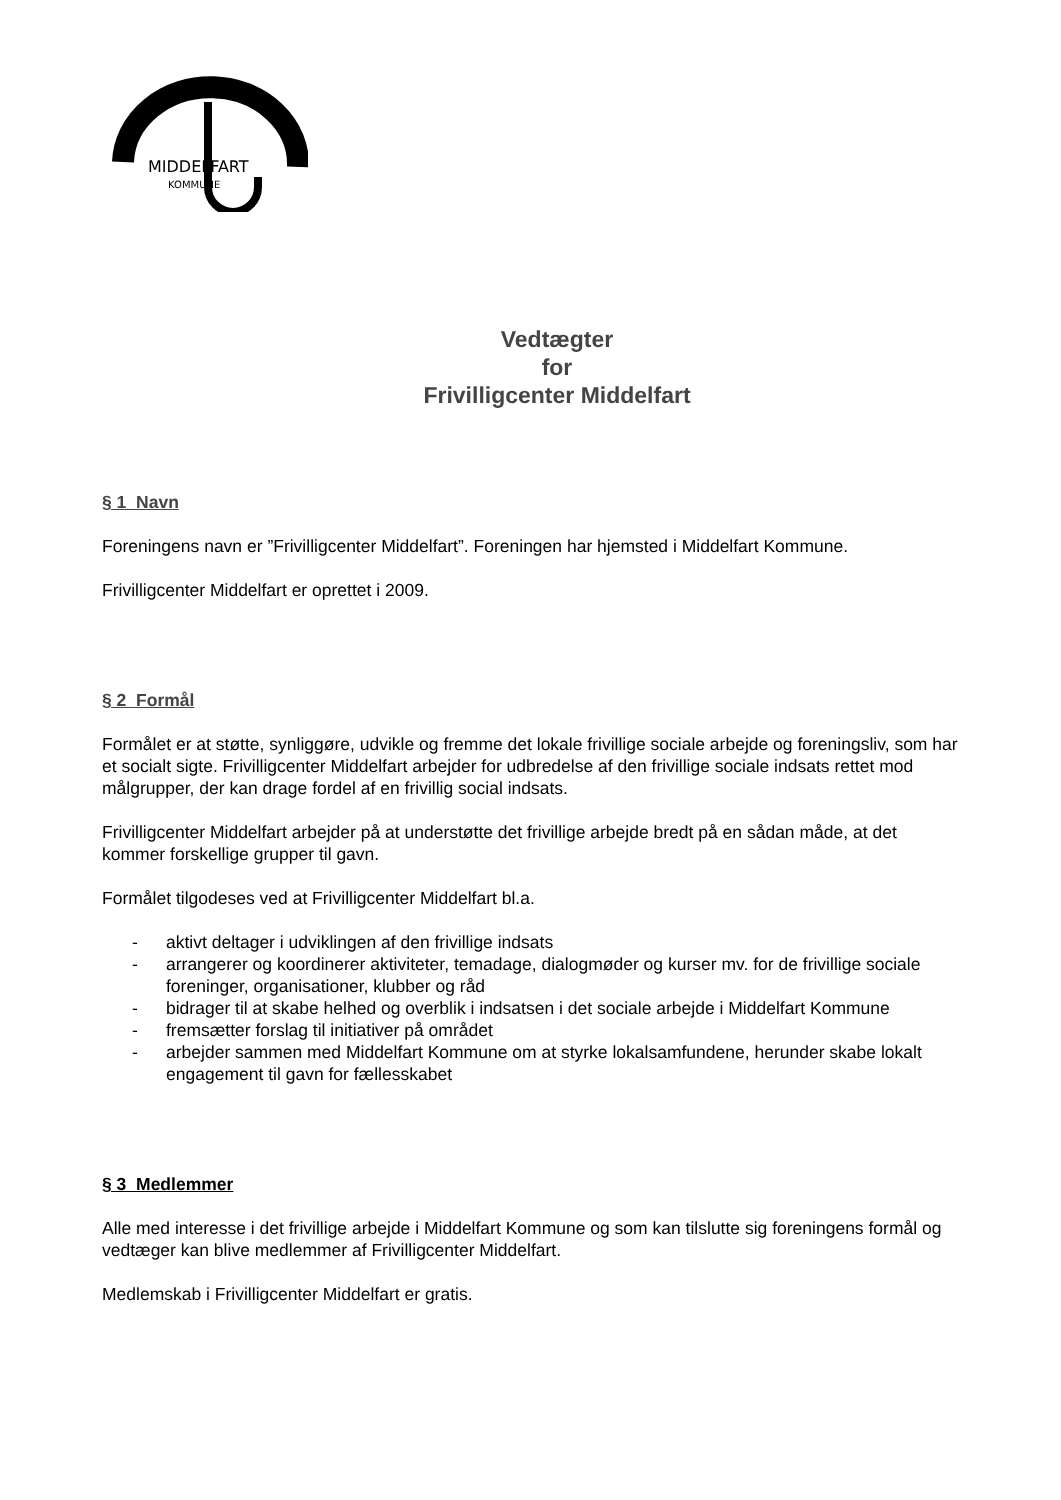MIDDELFART
KOMMUNE
Vedtægter
for
Frivilligcenter Middelfart
§ 1 Navn
Foreningens navn er ”Frivilligcenter Middelfart”. Foreningen har hjemsted i Middelfart Kommune.
Frivilligcenter Middelfart er oprettet i 2009.
§ 2 Formål
Formålet er at støtte, synliggøre, udvikle og fremme det lokale frivillige sociale arbejde og foreningsliv, som har et socialt sigte. Frivilligcenter Middelfart arbejder for udbredelse af den frivillige sociale indsats rettet mod målgrupper, der kan drage fordel af en frivillig social indsats.
Frivilligcenter Middelfart arbejder på at understøtte det frivillige arbejde bredt på en sådan måde, at det kommer forskellige grupper til gavn.
Formålet tilgodeses ved at Frivilligcenter Middelfart bl.a.
- aktivt deltager i udviklingen af den frivillige indsats
- arrangerer og koordinerer aktiviteter, temadage, dialogmøder og kurser mv. for de frivillige sociale foreninger, organisationer, klubber og råd
- bidrager til at skabe helhed og overblik i indsatsen i det sociale arbejde i Middelfart Kommune
- fremsætter forslag til initiativer på området
- arbejder sammen med Middelfart Kommune om at styrke lokalsamfundene, herunder skabe lokalt engagement til gavn for fællesskabet
§ 3 Medlemmer
Alle med interesse i det frivillige arbejde i Middelfart Kommune og som kan tilslutte sig foreningens formål og vedtæger kan blive medlemmer af Frivilligcenter Middelfart.
Medlemskab i Frivilligcenter Middelfart er gratis.